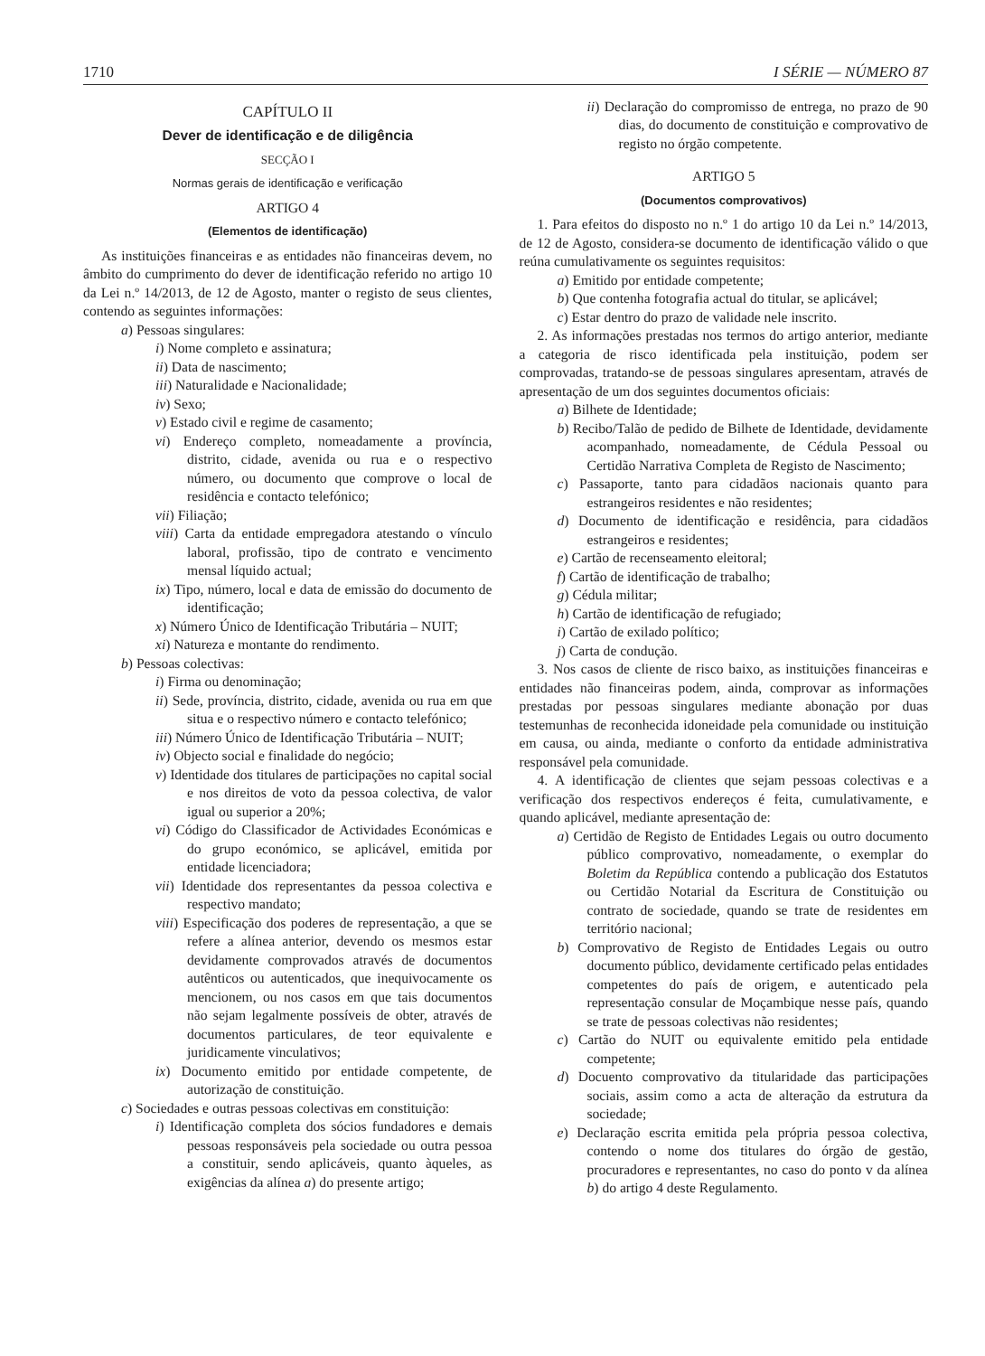1710 I SÉRIE — NÚMERO 87
CAPÍTULO II
Dever de identificação e de diligência
SECÇÃO I
Normas gerais de identificação e verificação
ARTIGO 4
(Elementos de identificação)
As instituições financeiras e as entidades não financeiras devem, no âmbito do cumprimento do dever de identificação referido no artigo 10 da Lei n.º 14/2013, de 12 de Agosto, manter o registo de seus clientes, contendo as seguintes informações:
a) Pessoas singulares:
i) Nome completo e assinatura;
ii) Data de nascimento;
iii) Naturalidade e Nacionalidade;
iv) Sexo;
v) Estado civil e regime de casamento;
vi) Endereço completo, nomeadamente a província, distrito, cidade, avenida ou rua e o respectivo número, ou documento que comprove o local de residência e contacto telefónico;
vii) Filiação;
viii) Carta da entidade empregadora atestando o vínculo laboral, profissão, tipo de contrato e vencimento mensal líquido actual;
ix) Tipo, número, local e data de emissão do documento de identificação;
x) Número Único de Identificação Tributária – NUIT;
xi) Natureza e montante do rendimento.
b) Pessoas colectivas:
i) Firma ou denominação;
ii) Sede, província, distrito, cidade, avenida ou rua em que situa e o respectivo número e contacto telefónico;
iii) Número Único de Identificação Tributária – NUIT;
iv) Objecto social e finalidade do negócio;
v) Identidade dos titulares de participações no capital social e nos direitos de voto da pessoa colectiva, de valor igual ou superior a 20%;
vi) Código do Classificador de Actividades Económicas e do grupo económico, se aplicável, emitida por entidade licenciadora;
vii) Identidade dos representantes da pessoa colectiva e respectivo mandato;
viii) Especificação dos poderes de representação, a que se refere a alínea anterior, devendo os mesmos estar devidamente comprovados através de documentos autênticos ou autenticados, que inequivocamente os mencionem, ou nos casos em que tais documentos não sejam legalmente possíveis de obter, através de documentos particulares, de teor equivalente e juridicamente vinculativos;
ix) Documento emitido por entidade competente, de autorização de constituição.
c) Sociedades e outras pessoas colectivas em constituição:
i) Identificação completa dos sócios fundadores e demais pessoas responsáveis pela sociedade ou outra pessoa a constituir, sendo aplicáveis, quanto àqueles, as exigências da alínea a) do presente artigo;
ii) Declaração do compromisso de entrega, no prazo de 90 dias, do documento de constituição e comprovativo de registo no órgão competente.
ARTIGO 5
(Documentos comprovativos)
1. Para efeitos do disposto no n.º 1 do artigo 10 da Lei n.º 14/2013, de 12 de Agosto, considera-se documento de identificação válido o que reúna cumulativamente os seguintes requisitos:
a) Emitido por entidade competente;
b) Que contenha fotografia actual do titular, se aplicável;
c) Estar dentro do prazo de validade nele inscrito.
2. As informações prestadas nos termos do artigo anterior, mediante a categoria de risco identificada pela instituição, podem ser comprovadas, tratando-se de pessoas singulares apresentam, através de apresentação de um dos seguintes documentos oficiais:
a) Bilhete de Identidade;
b) Recibo/Talão de pedido de Bilhete de Identidade, devidamente acompanhado, nomeadamente, de Cédula Pessoal ou Certidão Narrativa Completa de Registo de Nascimento;
c) Passaporte, tanto para cidadãos nacionais quanto para estrangeiros residentes e não residentes;
d) Documento de identificação e residência, para cidadãos estrangeiros e residentes;
e) Cartão de recenseamento eleitoral;
f) Cartão de identificação de trabalho;
g) Cédula militar;
h) Cartão de identificação de refugiado;
i) Cartão de exilado político;
j) Carta de condução.
3. Nos casos de cliente de risco baixo, as instituições financeiras e entidades não financeiras podem, ainda, comprovar as informações prestadas por pessoas singulares mediante abonação por duas testemunhas de reconhecida idoneidade pela comunidade ou instituição em causa, ou ainda, mediante o conforto da entidade administrativa responsável pela comunidade.
4. A identificação de clientes que sejam pessoas colectivas e a verificação dos respectivos endereços é feita, cumulativamente, e quando aplicável, mediante apresentação de:
a) Certidão de Registo de Entidades Legais ou outro documento público comprovativo, nomeadamente, o exemplar do Boletim da República contendo a publicação dos Estatutos ou Certidão Notarial da Escritura de Constituição ou contrato de sociedade, quando se trate de residentes em território nacional;
b) Comprovativo de Registo de Entidades Legais ou outro documento público, devidamente certificado pelas entidades competentes do país de origem, e autenticado pela representação consular de Moçambique nesse país, quando se trate de pessoas colectivas não residentes;
c) Cartão do NUIT ou equivalente emitido pela entidade competente;
d) Docuento comprovativo da titularidade das participações sociais, assim como a acta de alteração da estrutura da sociedade;
e) Declaração escrita emitida pela própria pessoa colectiva, contendo o nome dos titulares do órgão de gestão, procuradores e representantes, no caso do ponto v da alínea b) do artigo 4 deste Regulamento.